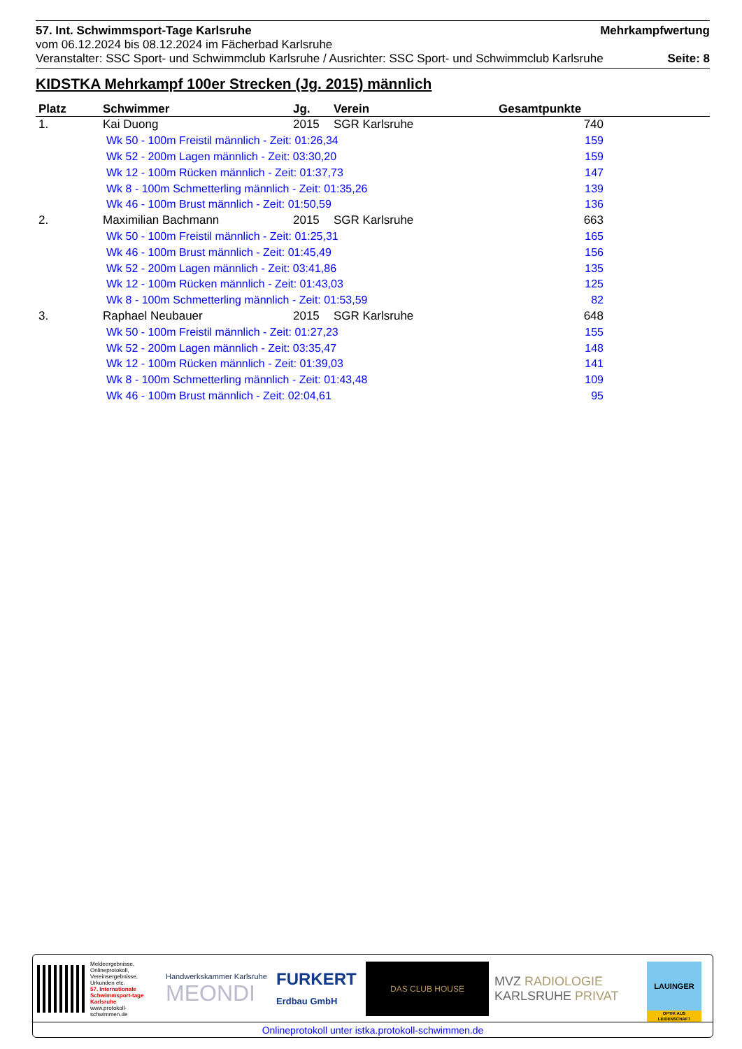57. Int. Schwimmsport-Tage Karlsruhe Mehrkampfwertung
vom 06.12.2024 bis 08.12.2024 im Fächerbad Karlsruhe
Veranstalter: SSC Sport- und Schwimmclub Karlsruhe / Ausrichter: SSC Sport- und Schwimmclub Karlsruhe Seite: 8
KIDSTKA Mehrkampf 100er Strecken (Jg. 2015) männlich
| Platz | Schwimmer | Jg. | Verein | Gesamtpunkte | |
| --- | --- | --- | --- | --- | --- |
| 1. | Kai Duong | 2015 | SGR Karlsruhe | 740 | |
| Wk 50 - 100m Freistil männlich - Zeit: 01:26,34 | | | | 159 | |
| Wk 52 - 200m Lagen männlich - Zeit: 03:30,20 | | | | 159 | |
| Wk 12 - 100m Rücken männlich - Zeit: 01:37,73 | | | | 147 | |
| Wk 8 - 100m Schmetterling männlich - Zeit: 01:35,26 | | | | 139 | |
| Wk 46 - 100m Brust männlich - Zeit: 01:50,59 | | | | 136 | |
| 2. | Maximilian Bachmann | 2015 | SGR Karlsruhe | 663 | |
| Wk 50 - 100m Freistil männlich - Zeit: 01:25,31 | | | | 165 | |
| Wk 46 - 100m Brust männlich - Zeit: 01:45,49 | | | | 156 | |
| Wk 52 - 200m Lagen männlich - Zeit: 03:41,86 | | | | 135 | |
| Wk 12 - 100m Rücken männlich - Zeit: 01:43,03 | | | | 125 | |
| Wk 8 - 100m Schmetterling männlich - Zeit: 01:53,59 | | | | 82 | |
| 3. | Raphael Neubauer | 2015 | SGR Karlsruhe | 648 | |
| Wk 50 - 100m Freistil männlich - Zeit: 01:27,23 | | | | 155 | |
| Wk 52 - 200m Lagen männlich - Zeit: 03:35,47 | | | | 148 | |
| Wk 12 - 100m Rücken männlich - Zeit: 01:39,03 | | | | 141 | |
| Wk 8 - 100m Schmetterling männlich - Zeit: 01:43,48 | | | | 109 | |
| Wk 46 - 100m Brust männlich - Zeit: 02:04,61 | | | | 95 | |
Meldeergebnisse, Onlineprotokoll, Vereinsergebnisse, Urkunden etc.
57. Internationale Schwimmsport-tage Karlsruhe
www.protokoll-schwimmen.de
Handwerkskammer Karlsruhe
MEONDI
FURKERT
Erdbau GmbH
DAS CLUB HOUSE
MVZ RADIOLOGIE
KARLSRUHE PRIVAT
LAUINGER
OPTIK AUS LEIDENSCHAFT
Onlineprotokoll unter istka.protokoll-schwimmen.de